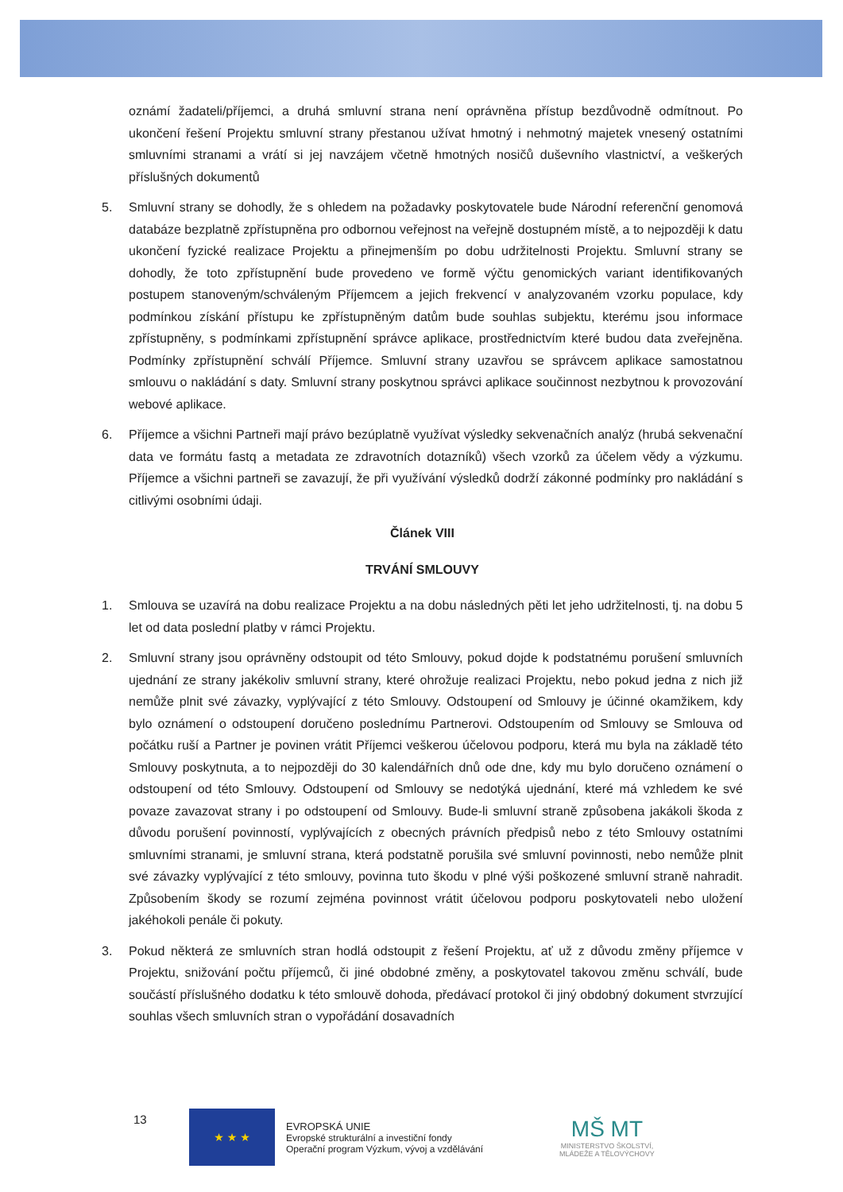oznámí žadateli/příjemci, a druhá smluvní strana není oprávněna přístup bezdůvodně odmítnout. Po ukončení řešení Projektu smluvní strany přestanou užívat hmotný i nehmotný majetek vnesený ostatními smluvními stranami a vrátí si jej navzájem včetně hmotných nosičů duševního vlastnictví, a veškerých příslušných dokumentů
5. Smluvní strany se dohodly, že s ohledem na požadavky poskytovatele bude Národní referenční genomová databáze bezplatně zpřístupněna pro odbornou veřejnost na veřejně dostupném místě, a to nejpozději k datu ukončení fyzické realizace Projektu a přinejmenším po dobu udržitelnosti Projektu. Smluvní strany se dohodly, že toto zpřístupnění bude provedeno ve formě výčtu genomických variant identifikovaných postupem stanoveným/schváleným Příjemcem a jejich frekvencí v analyzovaném vzorku populace, kdy podmínkou získání přístupu ke zpřístupněným datům bude souhlas subjektu, kterému jsou informace zpřístupněny, s podmínkami zpřístupnění správce aplikace, prostřednictvím které budou data zveřejněna. Podmínky zpřístupnění schválí Příjemce. Smluvní strany uzavřou se správcem aplikace samostatnou smlouvu o nakládání s daty. Smluvní strany poskytnou správci aplikace součinnost nezbytnou k provozování webové aplikace.
6. Příjemce a všichni Partneři mají právo bezúplatně využívat výsledky sekvenačních analýz (hrubá sekvenační data ve formátu fastq a metadata ze zdravotních dotazníků) všech vzorků za účelem vědy a výzkumu. Příjemce a všichni partneři se zavazují, že při využívání výsledků dodrží zákonné podmínky pro nakládání s citlivými osobními údaji.
Článek VIII
TRVÁNÍ SMLOUVY
1. Smlouva se uzavírá na dobu realizace Projektu a na dobu následných pěti let jeho udržitelnosti, tj. na dobu 5 let od data poslední platby v rámci Projektu.
2. Smluvní strany jsou oprávněny odstoupit od této Smlouvy, pokud dojde k podstatnému porušení smluvních ujednání ze strany jakékoliv smluvní strany, které ohrožuje realizaci Projektu, nebo pokud jedna z nich již nemůže plnit své závazky, vyplývající z této Smlouvy. Odstoupení od Smlouvy je účinné okamžikem, kdy bylo oznámení o odstoupení doručeno poslednímu Partnerovi. Odstoupením od Smlouvy se Smlouva od počátku ruší a Partner je povinen vrátit Příjemci veškerou účelovou podporu, která mu byla na základě této Smlouvy poskytnuta, a to nejpozději do 30 kalendářních dnů ode dne, kdy mu bylo doručeno oznámení o odstoupení od této Smlouvy. Odstoupení od Smlouvy se nedotýká ujednání, které má vzhledem ke své povaze zavazovat strany i po odstoupení od Smlouvy. Bude-li smluvní straně způsobena jakákoli škoda z důvodu porušení povinností, vyplývajících z obecných právních předpisů nebo z této Smlouvy ostatními smluvními stranami, je smluvní strana, která podstatně porušila své smluvní povinnosti, nebo nemůže plnit své závazky vyplývající z této smlouvy, povinna tuto škodu v plné výši poškozené smluvní straně nahradit. Způsobením škody se rozumí zejména povinnost vrátit účelovou podporu poskytovateli nebo uložení jakéhokoli penále či pokuty.
3. Pokud některá ze smluvních stran hodlá odstoupit z řešení Projektu, ať už z důvodu změny příjemce v Projektu, snižování počtu příjemců, či jiné obdobné změny, a poskytovatel takovou změnu schválí, bude součástí příslušného dodatku k této smlouvě dohoda, předávací protokol či jiný obdobný dokument stvrzující souhlas všech smluvních stran o vypořádání dosavadních
13
★ ★ ★
EVROPSKÁ UNIE
Evropské strukturální a investiční fondy
Operační program Výzkum, vývoj a vzdělávání
MŠ MT
MINISTERSTVO ŠKOLSTVÍ,
MLÁDEŽE A TĚLOVÝCHOVY